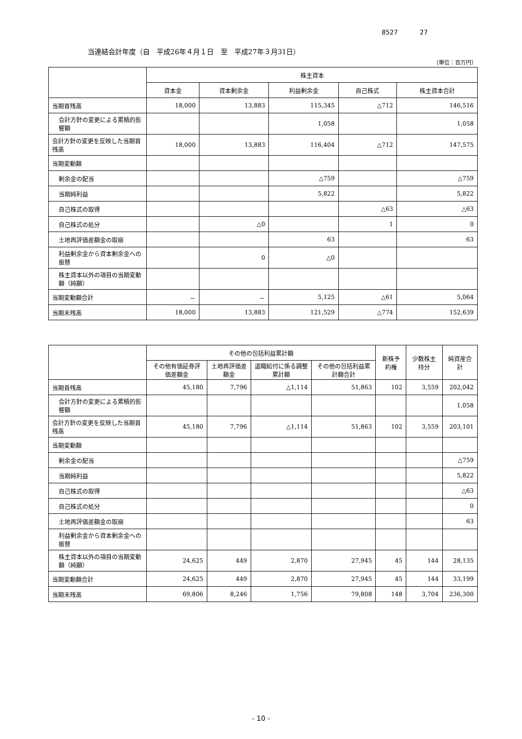8527 27
当連結会計年度（自　平成26年４月１日　至　平成27年３月31日）
（単位：百万円）
| | 株主資本 | | | | |
| --- | --- | --- | --- | --- | --- |
| | 資本金 | 資本剰余金 | 利益剰余金 | 自己株式 | 株主資本合計 |
| 当期首残高 | 18,000 | 13,883 | 115,345 | △712 | 146,516 |
| 会計方針の変更による累積的影響額 | | | 1,058 | | 1,058 |
| 会計方針の変更を反映した当期首残高 | 18,000 | 13,883 | 116,404 | △712 | 147,575 |
| 当期変動額 | | | | | |
| 剰余金の配当 | | | △759 | | △759 |
| 当期純利益 | | | 5,822 | | 5,822 |
| 自己株式の取得 | | | | △63 | △63 |
| 自己株式の処分 | | △0 | | 1 | 0 |
| 土地再評価差額金の取崩 | | | 63 | | 63 |
| 利益剰余金から資本剰余金への振替 | | 0 | △0 | | |
| 株主資本以外の項目の当期変動額（純額） | | | | | |
| 当期変動額合計 | － | － | 5,125 | △61 | 5,064 |
| 当期末残高 | 18,000 | 13,883 | 121,529 | △774 | 152,639 |
| | その他の包括利益累計額 | | | | 新株予約権 | 少数株主持分 | 純資産合計 |
| --- | --- | --- | --- | --- | --- | --- | --- |
| | その他有価証券評価差額金 | 土地再評価差額金 | 退職給付に係る調整累計額 | その他の包括利益累計額合計 | | | |
| 当期首残高 | 45,180 | 7,796 | △1,114 | 51,863 | 102 | 3,559 | 202,042 |
| 会計方針の変更による累積的影響額 | | | | | | | 1,058 |
| 会計方針の変更を反映した当期首残高 | 45,180 | 7,796 | △1,114 | 51,863 | 102 | 3,559 | 203,101 |
| 当期変動額 | | | | | | | |
| 剰余金の配当 | | | | | | | △759 |
| 当期純利益 | | | | | | | 5,822 |
| 自己株式の取得 | | | | | | | △63 |
| 自己株式の処分 | | | | | | | 0 |
| 土地再評価差額金の取崩 | | | | | | | 63 |
| 利益剰余金から資本剰余金への振替 | | | | | | | |
| 株主資本以外の項目の当期変動額（純額） | 24,625 | 449 | 2,870 | 27,945 | 45 | 144 | 28,135 |
| 当期変動額合計 | 24,625 | 449 | 2,870 | 27,945 | 45 | 144 | 33,199 |
| 当期末残高 | 69,806 | 8,246 | 1,756 | 79,808 | 148 | 3,704 | 236,300 |
- 10 -